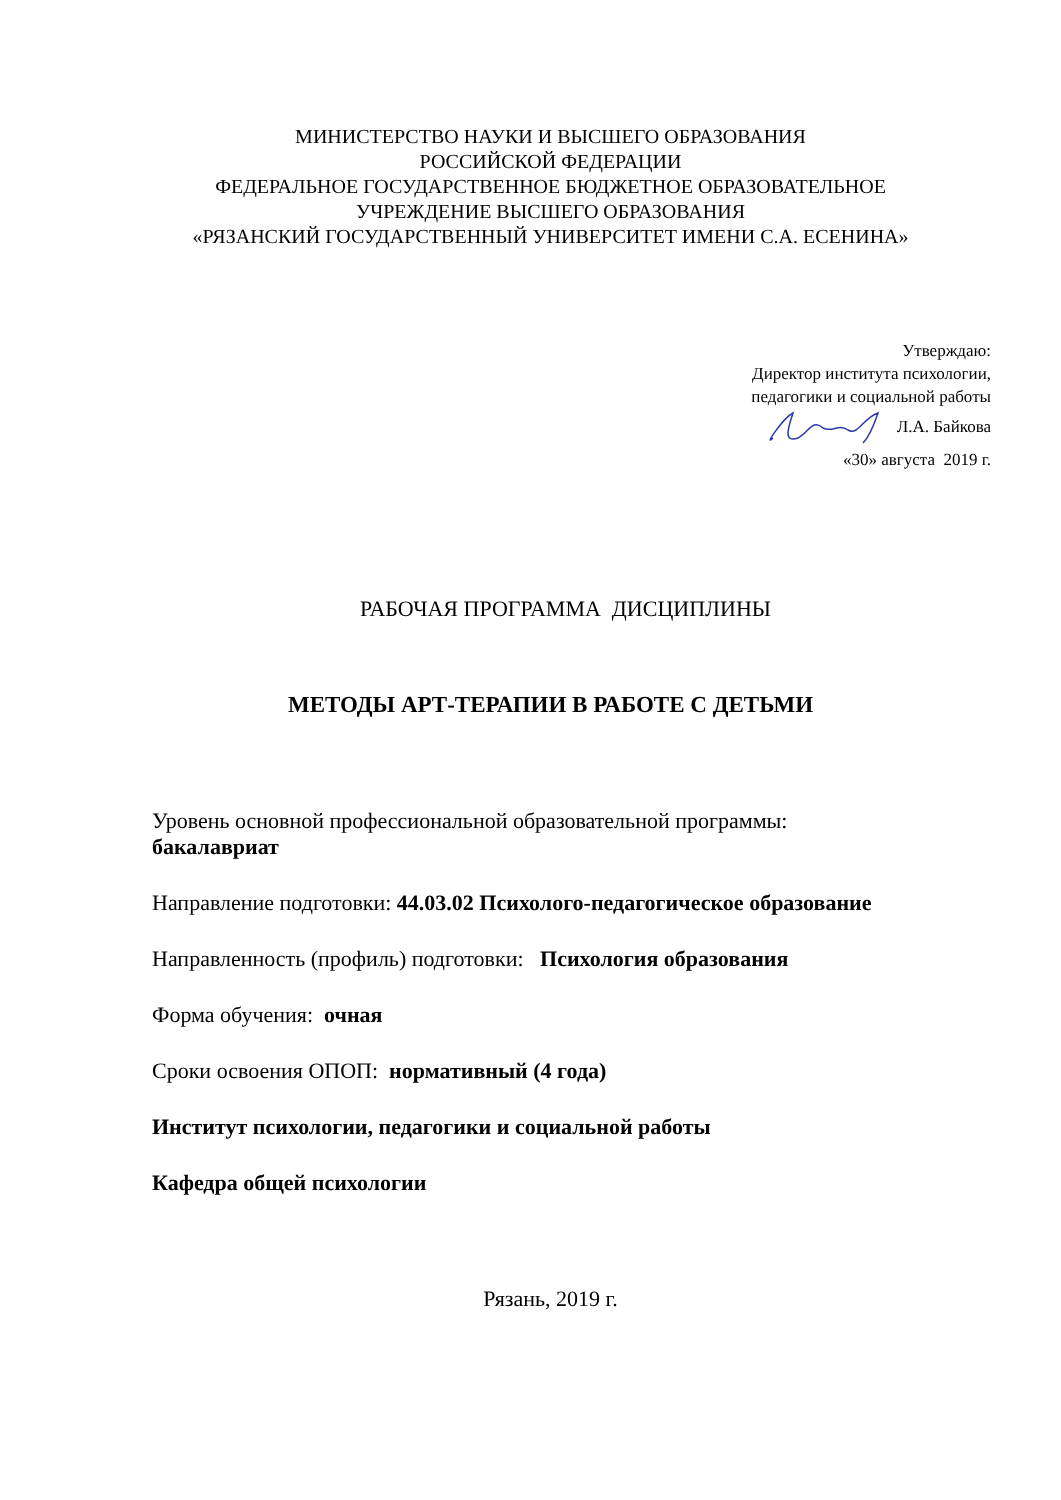МИНИСТЕРСТВО НАУКИ И ВЫСШЕГО ОБРАЗОВАНИЯ
РОССИЙСКОЙ ФЕДЕРАЦИИ
ФЕДЕРАЛЬНОЕ ГОСУДАРСТВЕННОЕ БЮДЖЕТНОЕ ОБРАЗОВАТЕЛЬНОЕ
УЧРЕЖДЕНИЕ ВЫСШЕГО ОБРАЗОВАНИЯ
«РЯЗАНСКИЙ ГОСУДАРСТВЕННЫЙ УНИВЕРСИТЕТ ИМЕНИ С.А. ЕСЕНИНА»
Утверждаю:
Директор института психологии,
педагогики и социальной работы
Л.А. Байкова
«30» августа 2019 г.
РАБОЧАЯ ПРОГРАММА ДИСЦИПЛИНЫ
МЕТОДЫ АРТ-ТЕРАПИИ В РАБОТЕ С ДЕТЬМИ
Уровень основной профессиональной образовательной программы:
бакалавриат
Направление подготовки: 44.03.02 Психолого-педагогическое образование
Направленность (профиль) подготовки: Психология образования
Форма обучения: очная
Сроки освоения ОПОП: нормативный (4 года)
Институт психологии, педагогики и социальной работы
Кафедра общей психологии
Рязань, 2019 г.